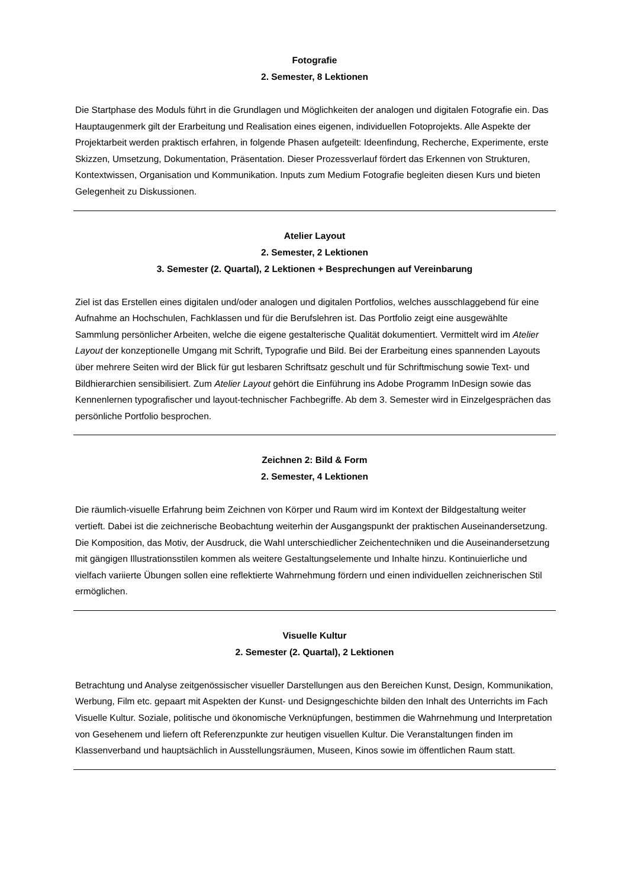Fotografie
2. Semester, 8 Lektionen
Die Startphase des Moduls führt in die Grundlagen und Möglichkeiten der analogen und digitalen Fotografie ein. Das Hauptaugenmerk gilt der Erarbeitung und Realisation eines eigenen, individuellen Fotoprojekts. Alle Aspekte der Projektarbeit werden praktisch erfahren, in folgende Phasen aufgeteilt: Ideenfindung, Recherche, Experimente, erste Skizzen, Umsetzung, Dokumentation, Präsentation. Dieser Prozessverlauf fördert das Erkennen von Strukturen, Kontextwissen, Organisation und Kommunikation. Inputs zum Medium Fotografie begleiten diesen Kurs und bieten Gelegenheit zu Diskussionen.
Atelier Layout
2. Semester, 2 Lektionen
3. Semester (2. Quartal), 2 Lektionen + Besprechungen auf Vereinbarung
Ziel ist das Erstellen eines digitalen und/oder analogen und digitalen Portfolios, welches ausschlaggebend für eine Aufnahme an Hochschulen, Fachklassen und für die Berufslehren ist. Das Portfolio zeigt eine ausgewählte Sammlung persönlicher Arbeiten, welche die eigene gestalterische Qualität dokumentiert. Vermittelt wird im Atelier Layout der konzeptionelle Umgang mit Schrift, Typografie und Bild. Bei der Erarbeitung eines spannenden Layouts über mehrere Seiten wird der Blick für gut lesbaren Schriftsatz geschult und für Schriftmischung sowie Text- und Bildhierarchien sensibilisiert. Zum Atelier Layout gehört die Einführung ins Adobe Programm InDesign sowie das Kennenlernen typografischer und layout-technischer Fachbegriffe. Ab dem 3. Semester wird in Einzelgesprächen das persönliche Portfolio besprochen.
Zeichnen 2: Bild & Form
2. Semester, 4 Lektionen
Die räumlich-visuelle Erfahrung beim Zeichnen von Körper und Raum wird im Kontext der Bildgestaltung weiter vertieft. Dabei ist die zeichnerische Beobachtung weiterhin der Ausgangspunkt der praktischen Auseinandersetzung. Die Komposition, das Motiv, der Ausdruck, die Wahl unterschiedlicher Zeichentechniken und die Auseinandersetzung mit gängigen Illustrationsstilen kommen als weitere Gestaltungselemente und Inhalte hinzu. Kontinuierliche und vielfach variierte Übungen sollen eine reflektierte Wahrnehmung fördern und einen individuellen zeichnerischen Stil ermöglichen.
Visuelle Kultur
2. Semester (2. Quartal), 2 Lektionen
Betrachtung und Analyse zeitgenössischer visueller Darstellungen aus den Bereichen Kunst, Design, Kommunikation, Werbung, Film etc. gepaart mit Aspekten der Kunst- und Designgeschichte bilden den Inhalt des Unterrichts im Fach Visuelle Kultur. Soziale, politische und ökonomische Verknüpfungen, bestimmen die Wahrnehmung und Interpretation von Gesehenem und liefern oft Referenzpunkte zur heutigen visuellen Kultur. Die Veranstaltungen finden im Klassenverband und hauptsächlich in Ausstellungsräumen, Museen, Kinos sowie im öffentlichen Raum statt.